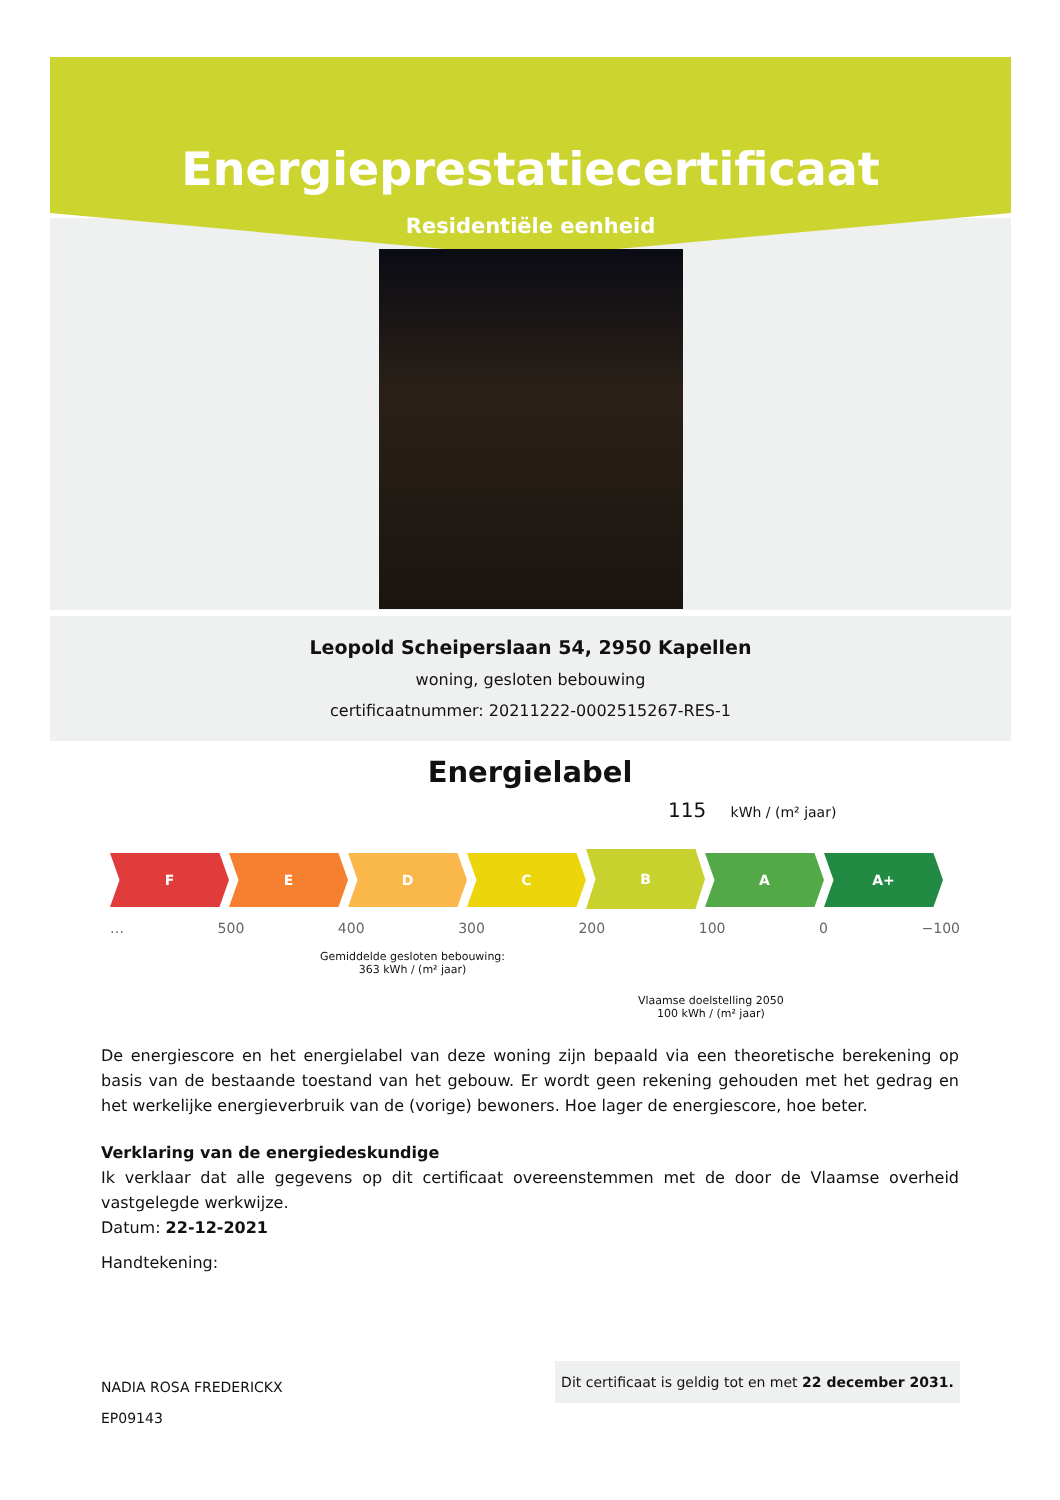Energieprestatiecertificaat
Residentiële eenheid
Leopold Scheiperslaan 54, 2950 Kapellen
woning, gesloten bebouwing
certificaatnummer: 20211222-0002515267-RES-1
Energielabel
115 kWh / (m² jaar)
F E D C
B
A A+
… 500 400 300 200 100 0 −100
Gemiddelde gesloten bebouwing:
363 kWh / (m² jaar)
Vlaamse doelstelling 2050
100 kWh / (m² jaar)
De energiescore en het energielabel van deze woning zijn bepaald via een theoretische berekening op basis van de bestaande toestand van het gebouw. Er wordt geen rekening gehouden met het gedrag en het werkelijke energieverbruik van de (vorige) bewoners. Hoe lager de energiescore, hoe beter.
Verklaring van de energiedeskundige
Ik verklaar dat alle gegevens op dit certificaat overeenstemmen met de door de Vlaamse overheid vastgelegde werkwijze.
Datum: 22-12-2021
Handtekening:
NADIA ROSA FREDERICKX
EP09143
Dit certificaat is geldig tot en met 22 december 2031.